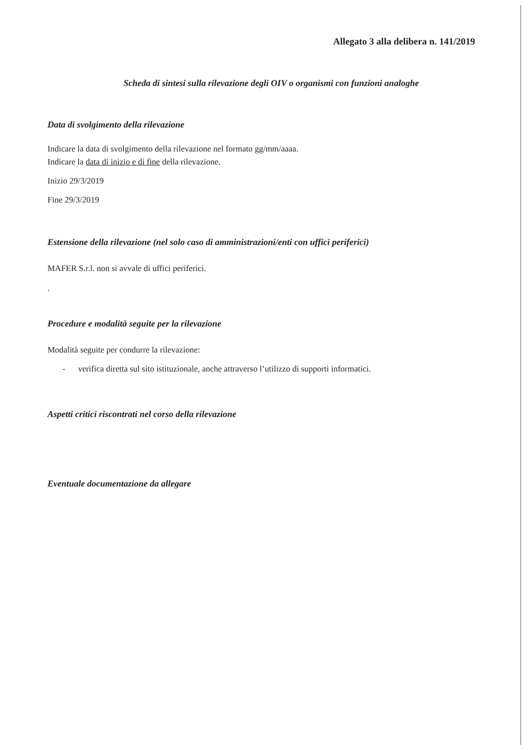Allegato 3 alla delibera n. 141/2019
Scheda di sintesi sulla rilevazione degli OIV o organismi con funzioni analoghe
Data di svolgimento della rilevazione
Indicare la data di svolgimento della rilevazione nel formato gg/mm/aaaa.
Indicare la data di inizio e di fine della rilevazione.
Inizio 29/3/2019
Fine 29/3/2019
Estensione della rilevazione (nel solo caso di amministrazioni/enti con uffici periferici)
MAFER S.r.l. non si avvale di uffici periferici.
.
Procedure e modalità seguite per la rilevazione
Modalità seguite per condurre la rilevazione:
- verifica diretta sul sito istituzionale, anche attraverso l’utilizzo di supporti informatici.
Aspetti critici riscontrati nel corso della rilevazione
Eventuale documentazione da allegare